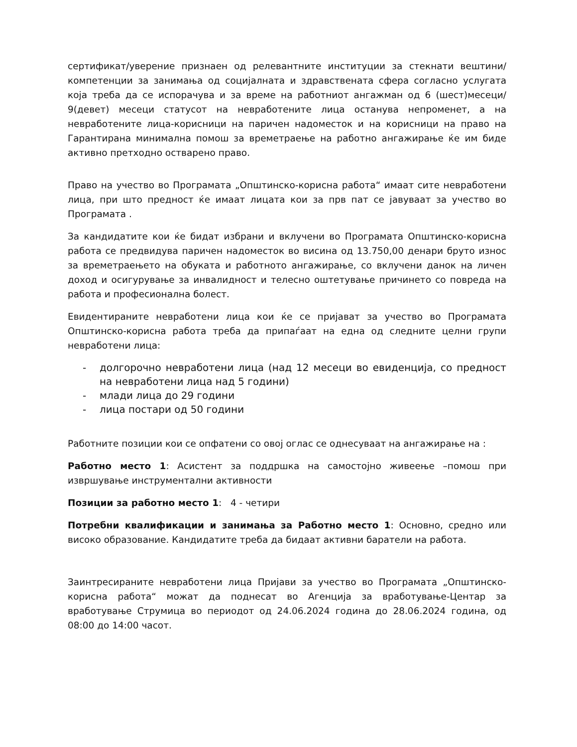сертификат/уверение признаен од релевантните институции за стекнати вештини/ компетенции за занимања од социјалната и здравствената сфера согласно услугата која треба да се испорачува и за време на работниот ангажман од 6 (шест)месеци/ 9(девет) месеци статусот на невработените лица останува непроменет, а на невработените лица-корисници на паричен надоместок и на корисници на право на Гарантирана минимална помош за времетраење на работно ангажирање ќе им биде активно претходно остварено право.
Право на учество во Програмата „Општинско-корисна работа“ имаат сите невработени лица, при што предност ќе имаат лицата кои за прв пат се јавуваат за учество во Програмата .
За кандидатите кои ќе бидат избрани и вклучени во Програмата Општинско-корисна работа се предвидува паричен надоместок во висина од 13.750,00 денари бруто износ за времетраењето на обуката и работното ангажирање, со вклучени данок на личен доход и осигурување за инвалидност и телесно оштетување причинето со повреда на работа и професионална болест.
Евидентираните невработени лица кои ќе се пријават за учество во Програмата Општинско-корисна работа треба да припаѓаат на една од следните целни групи невработени лица:
- долгорочно невработени лица (над 12 месеци во евиденција, со предност на невработени лица над 5 години)
- млади лица до 29 години
- лица постари од 50 години
Работните позиции кои се опфатени со овој оглас се однесуваат на ангажирање на :
Работно место 1: Асистент за поддршка на самостојно живеење –помош при извршување инструментални активности
Позиции за работно место 1: 4 - четири
Потребни квалификации и занимања за Работно место 1: Основно, средно или високо образование. Кандидатите треба да бидаат активни баратели на работа.
Заинтресираните невработени лица Пријави за учество во Програмата „Општинско-корисна работа“ можат да поднесат во Агенција за вработување-Центар за вработување Струмица во периодот од 24.06.2024 година до 28.06.2024 година, од 08:00 до 14:00 часот.